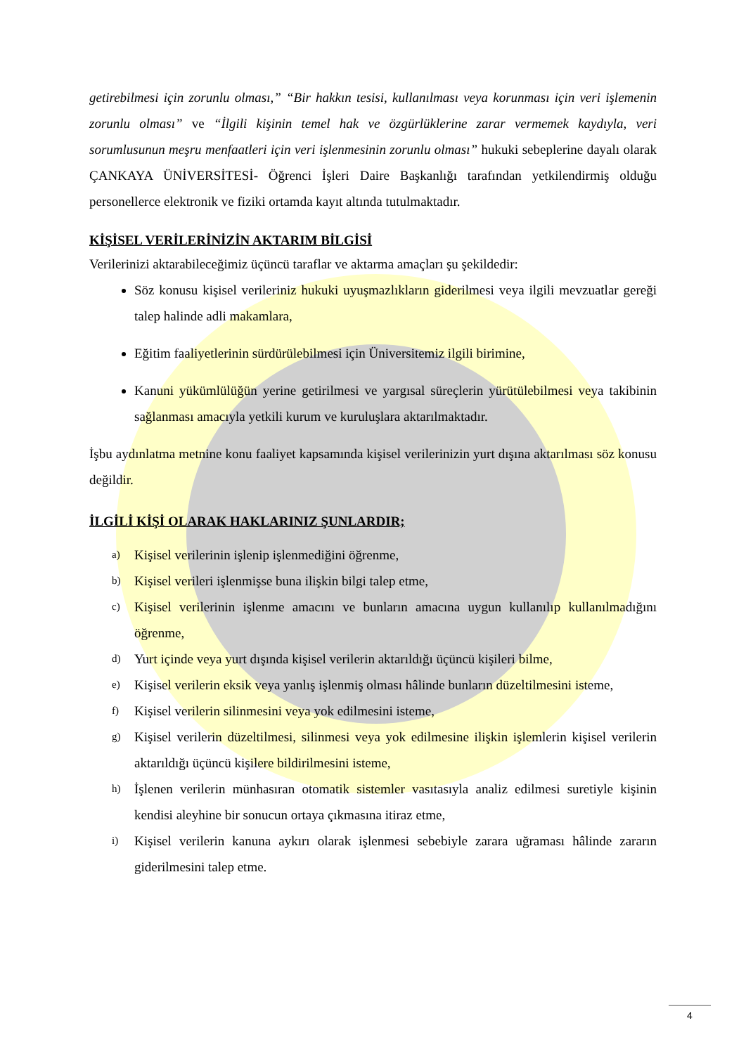getirebilmesi için zorunlu olması,” “Bir hakkın tesisi, kullanılması veya korunması için veri işlemenin zorunlu olması” ve “İlgili kişinin temel hak ve özgürlüklerine zarar vermemek kaydıyla, veri sorumlusunun meşru menfaatleri için veri işlenmesinin zorunlu olması” hukuki sebeplerine dayalı olarak ÇANKAYA ÜNİVERSİTESİ- Öğrenci İşleri Daire Başkanlığı tarafından yetkilendirmiş olduğu personellerce elektronik ve fiziki ortamda kayıt altında tutulmaktadır.
KİŞİSEL VERİLERİNİZİN AKTARIM BİLGİSİ
Verilerinizi aktarabileceğimiz üçüncü taraflar ve aktarma amaçları şu şekildedir:
Söz konusu kişisel verileriniz hukuki uyuşmazlıkların giderilmesi veya ilgili mevzuatlar gereği talep halinde adli makamlara,
Eğitim faaliyetlerinin sürdürülebilmesi için Üniversitemiz ilgili birimine,
Kanuni yükümlülüğün yerine getirilmesi ve yargısal süreçlerin yürütülebilmesi veya takibinin sağlanması amacıyla yetkili kurum ve kuruluşlara aktarılmaktadır.
İşbu aydınlatma metnine konu faaliyet kapsamında kişisel verilerinizin yurt dışına aktarılması söz konusu değildir.
İLGİLİ KİŞİ OLARAK HAKLARINIZ ŞUNLARDIR;
a) Kişisel verilerinin işlenip işlenmediğini öğrenme,
b) Kişisel verileri işlenmişse buna ilişkin bilgi talep etme,
c) Kişisel verilerinin işlenme amacını ve bunların amacına uygun kullanılıp kullanılmadığını öğrenme,
d) Yurt içinde veya yurt dışında kişisel verilerin aktarıldığı üçüncü kişileri bilme,
e) Kişisel verilerin eksik veya yanlış işlenmiş olması hâlinde bunların düzeltilmesini isteme,
f) Kişisel verilerin silinmesini veya yok edilmesini isteme,
g) Kişisel verilerin düzeltilmesi, silinmesi veya yok edilmesine ilişkin işlemlerin kişisel verilerin aktarıldığı üçüncü kişilere bildirilmesini isteme,
h) İşlenen verilerin münhasıran otomatik sistemler vasıtasıyla analiz edilmesi suretiyle kişinin kendisi aleyhine bir sonucun ortaya çıkmasına itiraz etme,
i) Kişisel verilerin kanuna aykırı olarak işlenmesi sebebiyle zarara uğraması hâlinde zararın giderilmesini talep etme.
4